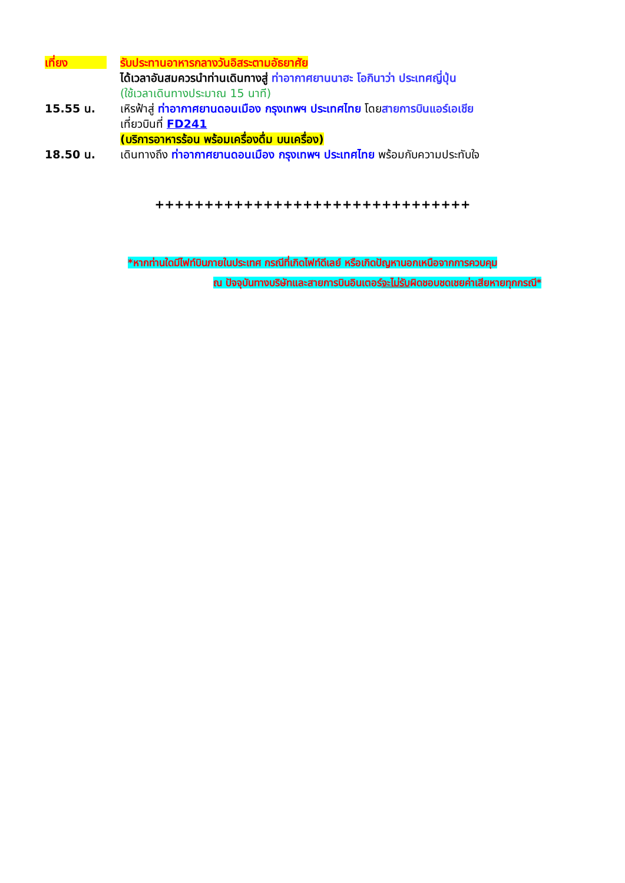เที่ยง รับประทานอาหารกลางวันอิสระตามอัธยาศัย
ได้เวลาอันสมควรนำท่านเดินทางสู่ ท่าอากาศยานนาฮะ โอกินาว่า ประเทศญี่ปุ่น
(ใช้เวลาเดินทางประมาณ 15 นาที)
15.55 น. เหิรฟ้าสู่ ท่าอากาศยานดอนเมือง กรุงเทพฯ ประเทศไทย โดยสายการบินแอร์เอเชีย
เที่ยวบินที่ FD241
(บริการอาหารร้อน พร้อมเครื่องดื่ม บนเครื่อง)
18.50 น. เดินทางถึง ท่าอากาศยานดอนเมือง กรุงเทพฯ ประเทศไทย พร้อมกับความประทับใจ
++++++++++++++++++++++++++++++++
*หากท่านใดมีไฟท์บินภายในประเทศ กรณีที่เกิดไฟท์ดีเลย์ หรือเกิดปัญหานอกเหนือจากการควบคุม
ณ ปัจจุบันทางบริษัทและสายการบินอินเตอร์จะไม่รับผิดชอบชดเชยค่าเสียหายทุกกรณี*